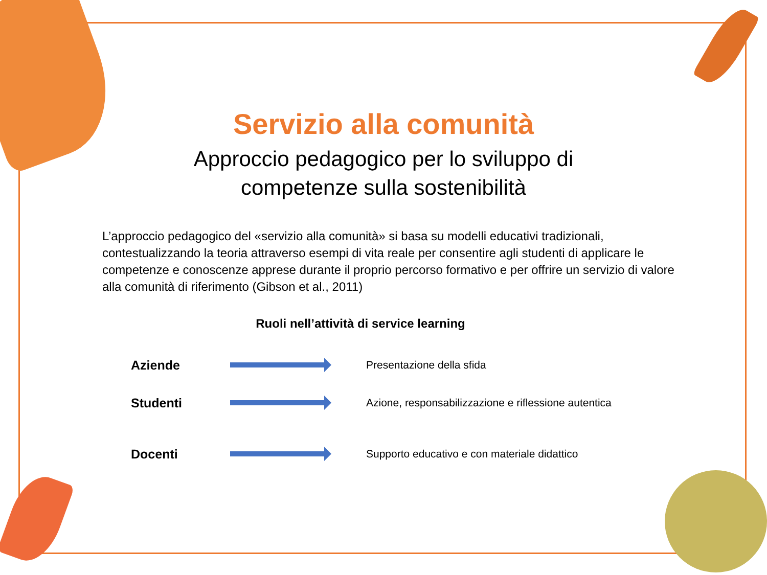Servizio alla comunità
Approccio pedagogico per lo sviluppo di
competenze sulla sostenibilità
L’approccio pedagogico del «servizio alla comunità» si basa su modelli educativi tradizionali, contestualizzando la teoria attraverso esempi di vita reale per consentire agli studenti di applicare le competenze e conoscenze apprese durante il proprio percorso formativo e per offrire un servizio di valore alla comunità di riferimento (Gibson et al., 2011)
Ruoli nell’attività di service learning
Aziende
Presentazione della sfida
Studenti
Azione, responsabilizzazione e riflessione autentica
Docenti
Supporto educativo e con materiale didattico